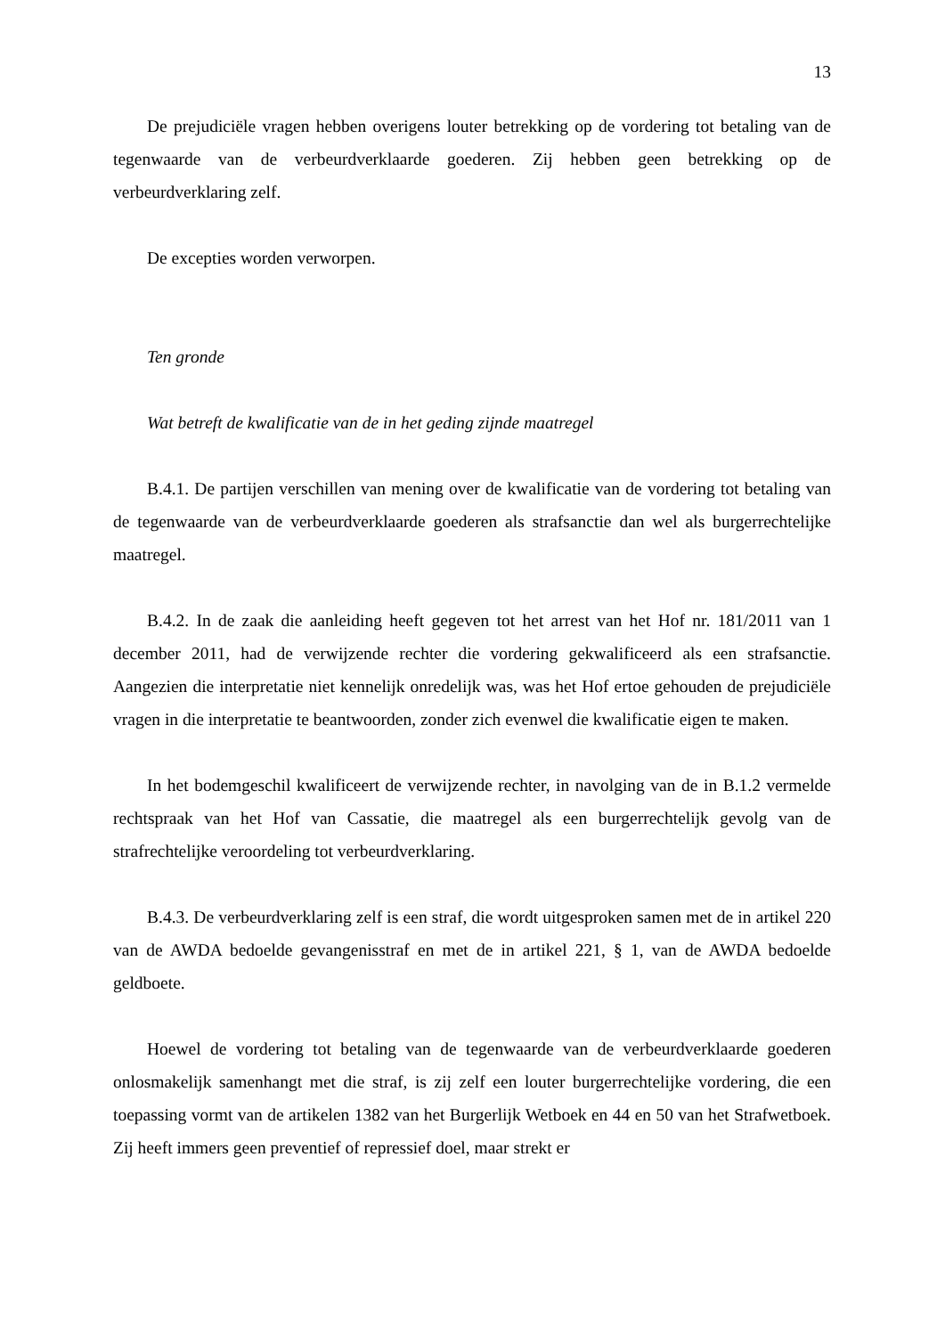13
De prejudiciële vragen hebben overigens louter betrekking op de vordering tot betaling van de tegenwaarde van de verbeurdverklaarde goederen. Zij hebben geen betrekking op de verbeurdverklaring zelf.
De excepties worden verworpen.
Ten gronde
Wat betreft de kwalificatie van de in het geding zijnde maatregel
B.4.1. De partijen verschillen van mening over de kwalificatie van de vordering tot betaling van de tegenwaarde van de verbeurdverklaarde goederen als strafsanctie dan wel als burgerrechtelijke maatregel.
B.4.2. In de zaak die aanleiding heeft gegeven tot het arrest van het Hof nr. 181/2011 van 1 december 2011, had de verwijzende rechter die vordering gekwalificeerd als een strafsanctie. Aangezien die interpretatie niet kennelijk onredelijk was, was het Hof ertoe gehouden de prejudiciële vragen in die interpretatie te beantwoorden, zonder zich evenwel die kwalificatie eigen te maken.
In het bodemgeschil kwalificeert de verwijzende rechter, in navolging van de in B.1.2 vermelde rechtspraak van het Hof van Cassatie, die maatregel als een burgerrechtelijk gevolg van de strafrechtelijke veroordeling tot verbeurdverklaring.
B.4.3. De verbeurdverklaring zelf is een straf, die wordt uitgesproken samen met de in artikel 220 van de AWDA bedoelde gevangenisstraf en met de in artikel 221, § 1, van de AWDA bedoelde geldboete.
Hoewel de vordering tot betaling van de tegenwaarde van de verbeurdverklaarde goederen onlosmakelijk samenhangt met die straf, is zij zelf een louter burgerrechtelijke vordering, die een toepassing vormt van de artikelen 1382 van het Burgerlijk Wetboek en 44 en 50 van het Strafwetboek. Zij heeft immers geen preventief of repressief doel, maar strekt er